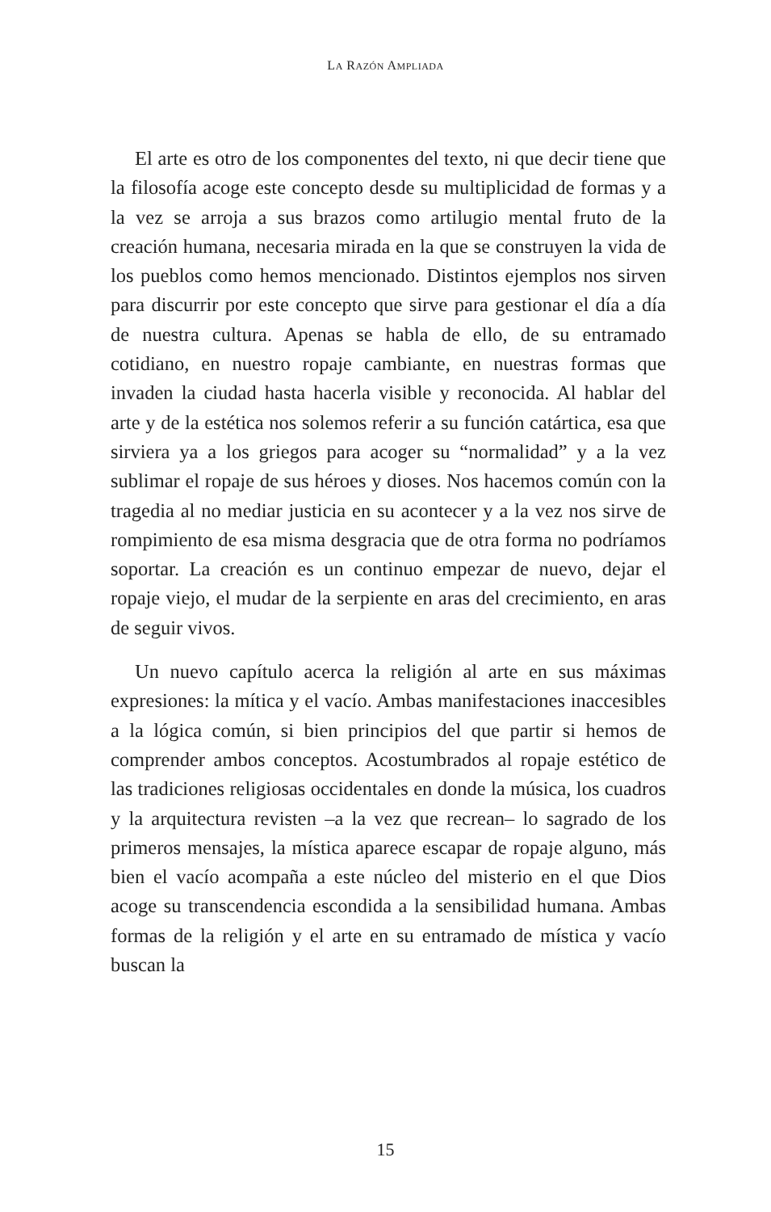LA RAZÓN AMPLIADA
El arte es otro de los componentes del texto, ni que decir tiene que la filosofía acoge este concepto desde su multiplicidad de formas y a la vez se arroja a sus brazos como artilugio mental fruto de la creación humana, necesaria mirada en la que se construyen la vida de los pueblos como hemos mencionado. Distintos ejemplos nos sirven para discurrir por este concepto que sirve para gestionar el día a día de nuestra cultura. Apenas se habla de ello, de su entramado cotidiano, en nuestro ropaje cambiante, en nuestras formas que invaden la ciudad hasta hacerla visible y reconocida. Al hablar del arte y de la estética nos solemos referir a su función catártica, esa que sirviera ya a los griegos para acoger su “normalidad” y a la vez sublimar el ropaje de sus héroes y dioses. Nos hacemos común con la tragedia al no mediar justicia en su acontecer y a la vez nos sirve de rompimiento de esa misma desgracia que de otra forma no podríamos soportar. La creación es un continuo empezar de nuevo, dejar el ropaje viejo, el mudar de la serpiente en aras del crecimiento, en aras de seguir vivos.
Un nuevo capítulo acerca la religión al arte en sus máximas expresiones: la mítica y el vacío. Ambas manifestaciones inaccesibles a la lógica común, si bien principios del que partir si hemos de comprender ambos conceptos. Acostumbrados al ropaje estético de las tradiciones religiosas occidentales en donde la música, los cuadros y la arquitectura revisten –a la vez que recrean– lo sagrado de los primeros mensajes, la mística aparece escapar de ropaje alguno, más bien el vacío acompaña a este núcleo del misterio en el que Dios acoge su transcendencia escondida a la sensibilidad humana. Ambas formas de la religión y el arte en su entramado de mística y vacío buscan la
15